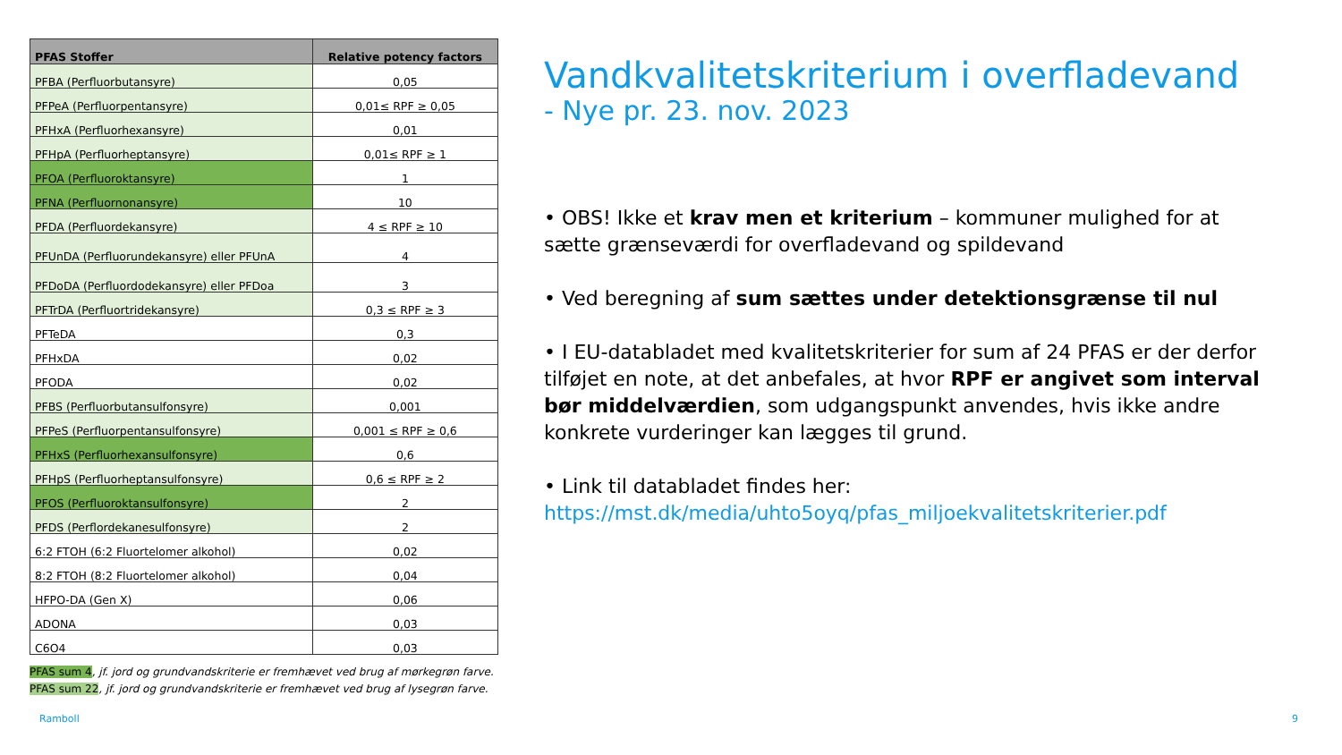| PFAS Stoffer | Relative potency factors |
| --- | --- |
| PFBA (Perfluorbutansyre) | 0,05 |
| PFPeA (Perfluorpentansyre) | 0,01≤ RPF ≥ 0,05 |
| PFHxA (Perfluorhexansyre) | 0,01 |
| PFHpA (Perfluorheptansyre) | 0,01≤ RPF ≥ 1 |
| PFOA (Perfluoroktansyre) | 1 |
| PFNA (Perfluornonansyre) | 10 |
| PFDA (Perfluordekansyre) | 4 ≤ RPF ≥ 10 |
| PFUnDA (Perfluorundekansyre) eller PFUnA | 4 |
| PFDoDA (Perfluordodekansyre) eller PFDoa | 3 |
| PFTrDA (Perfluortridekansyre) | 0,3 ≤ RPF ≥ 3 |
| PFTeDA | 0,3 |
| PFHxDA | 0,02 |
| PFODA | 0,02 |
| PFBS (Perfluorbutansulfonsyre) | 0,001 |
| PFPeS (Perfluorpentansulfonsyre) | 0,001 ≤ RPF ≥ 0,6 |
| PFHxS (Perfluorhexansulfonsyre) | 0,6 |
| PFHpS (Perfluorheptansulfonsyre) | 0,6 ≤ RPF ≥ 2 |
| PFOS (Perfluoroktansulfonsyre) | 2 |
| PFDS (Perflordekanesulfonsyre) | 2 |
| 6:2 FTOH (6:2 Fluortelomer alkohol) | 0,02 |
| 8:2 FTOH (8:2 Fluortelomer alkohol) | 0,04 |
| HFPO-DA (Gen X) | 0,06 |
| ADONA | 0,03 |
| C6O4 | 0,03 |
PFAS sum 4, jf. jord og grundvandskriterie er fremhævet ved brug af mørkegrøn farve.
PFAS sum 22, jf. jord og grundvandskriterie er fremhævet ved brug af lysegrøn farve.
Vandkvalitetskriterium i overfladevand
- Nye pr. 23. nov. 2023
• OBS! Ikke et krav men et kriterium – kommuner mulighed for at sætte grænseværdi for overfladevand og spildevand
• Ved beregning af sum sættes under detektionsgrænse til nul
• I EU-databladet med kvalitetskriterier for sum af 24 PFAS er der derfor tilføjet en note, at det anbefales, at hvor RPF er angivet som interval bør middelværdien, som udgangspunkt anvendes, hvis ikke andre konkrete vurderinger kan lægges til grund.
• Link til databladet findes her:
https://mst.dk/media/uhto5oyq/pfas_miljoekvalitetskriterier.pdf
Ramboll 9